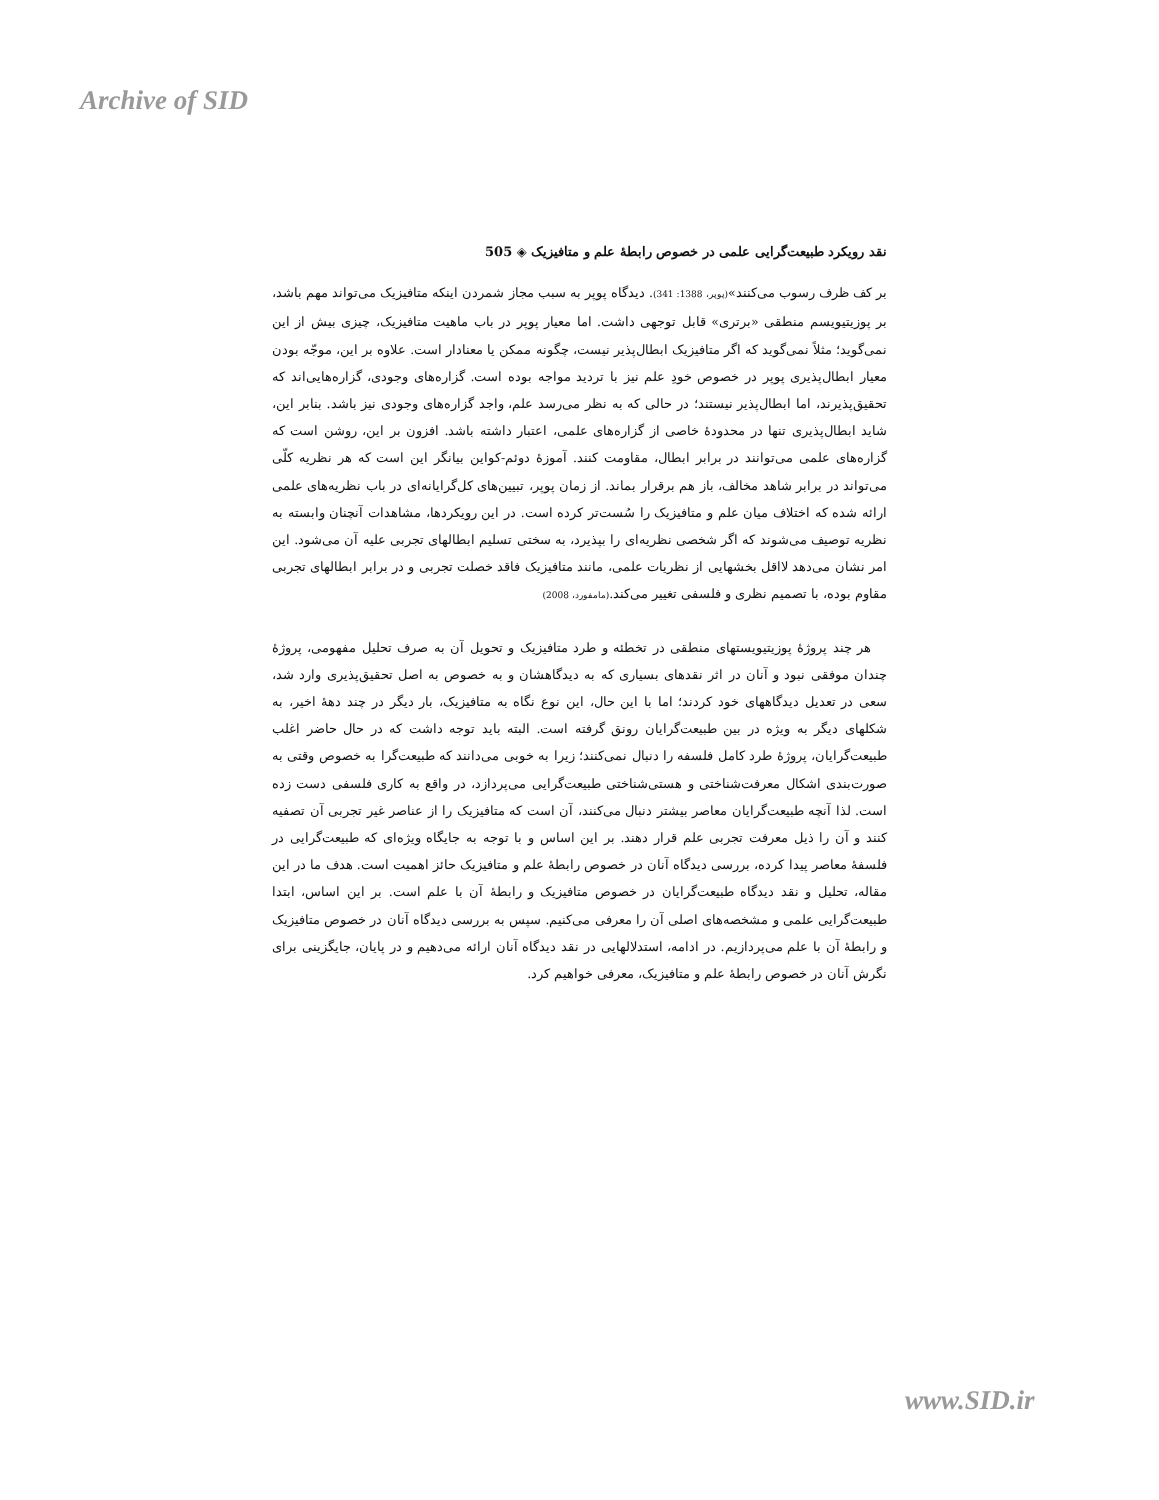Archive of SID
نقد رویکرد طبیعت‌گرایی علمی در خصوص رابطهٔ علم و متافیزیک ◈ 505
بر کف ظرف رسوب می‌کنند»(پوپر، 1388: 341). دیدگاه پوپر به سبب مجاز شمردن اینکه متافیزیک می‌تواند مهم باشد، بر پوزیتیویسم منطقی «برتری» قابل توجهی داشت. اما معیار پوپر در باب ماهیت متافیزیک، چیزی بیش از این نمی‌گوید؛ مثلاً نمی‌گوید که اگر متافیزیک ابطال‌پذیر نیست، چگونه ممکن یا معنادار است. علاوه بر این، موجّه بودن معیار ابطال‌پذیری پوپر در خصوص خودِ علم نیز با تردید مواجه بوده است. گزاره‌های وجودی، گزاره‌هایی‌اند که تحقیق‌پذیرند، اما ابطال‌پذیر نیستند؛ در حالی که به نظر می‌رسد علم، واجد گزاره‌های وجودی نیز باشد. بنابر این، شاید ابطال‌پذیری تنها در محدودهٔ خاصی از گزاره‌های علمی، اعتبار داشته باشد. افزون بر این، روشن است که گزاره‌های علمی می‌توانند در برابر ابطال، مقاومت کنند. آموزهٔ دوئم-کواین بیانگر این است که هر نظریه کلّی می‌تواند در برابر شاهد مخالف، باز هم برقرار بماند. از زمان پوپر، تبیین‌های کل‌گرایانه‌ای در باب نظریه‌های علمی ارائه شده که اختلاف میان علم و متافیزیک را سُست‌تر کرده است. در این رویکردها، مشاهدات آنچنان وابسته به نظریه توصیف می‌شوند که اگر شخصی نظریه‌ای را بپذیرد، به سختی تسلیم ابطالهای تجربی علیه آن می‌شود. این امر نشان می‌دهد لااقل بخشهایی از نظریات علمی، مانند متافیزیک فاقد خصلت تجربی و در برابر ابطالهای تجربی مقاوم بوده، با تصمیم نظری و فلسفی تغییر می‌کند.(مامفورد، 2008)
هر چند پروژهٔ پوزیتیویستهای منطقی در تخطئه و طرد متافیزیک و تحویل آن به صرف تحلیل مفهومی، پروژهٔ چندان موفقی نبود و آنان در اثر نقدهای بسیاری که به دیدگاهشان و به خصوص به اصل تحقیق‌پذیری وارد شد، سعی در تعدیل دیدگاههای خود کردند؛ اما با این حال، این نوع نگاه به متافیزیک، بار دیگر در چند دههٔ اخیر، به شکلهای دیگر به ویژه در بین طبیعت‌گرایان رونق گرفته است. البته باید توجه داشت که در حال حاضر اغلب طبیعت‌گرایان، پروژهٔ طرد کامل فلسفه را دنبال نمی‌کنند؛ زیرا به خوبی می‌دانند که طبیعت‌گرا به خصوص وقتی به صورت‌بندی اشکال معرفت‌شناختی و هستی‌شناختی طبیعت‌گرایی می‌پردازد، در واقع به کاری فلسفی دست زده است. لذا آنچه طبیعت‌گرایان معاصر بیشتر دنبال می‌کنند، آن است که متافیزیک را از عناصر غیر تجربی آن تصفیه کنند و آن را ذیل معرفت تجربی علم قرار دهند. بر این اساس و با توجه به جایگاه ویژه‌ای که طبیعت‌گرایی در فلسفهٔ معاصر پیدا کرده، بررسی دیدگاه آنان در خصوص رابطهٔ علم و متافیزیک حائز اهمیت است. هدف ما در این مقاله، تحلیل و نقد دیدگاه طبیعت‌گرایان در خصوص متافیزیک و رابطهٔ آن با علم است. بر این اساس، ابتدا طبیعت‌گرایی علمی و مشخصه‌های اصلی آن را معرفی می‌کنیم. سپس به بررسی دیدگاه آنان در خصوص متافیزیک و رابطهٔ آن با علم می‌پردازیم. در ادامه، استدلالهایی در نقد دیدگاه آنان ارائه می‌دهیم و در پایان، جایگزینی برای نگرش آنان در خصوص رابطهٔ علم و متافیزیک، معرفی خواهیم کرد.
www.SID.ir